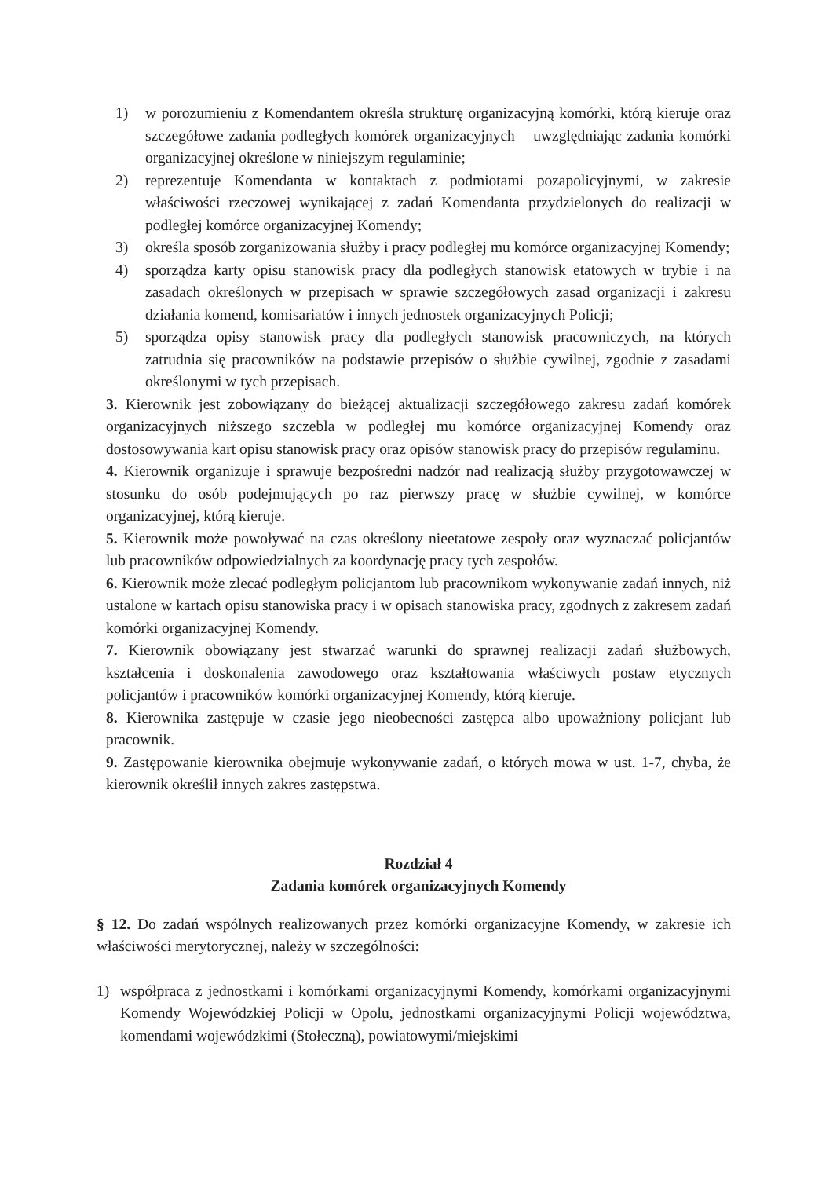1) w porozumieniu z Komendantem określa strukturę organizacyjną komórki, którą kieruje oraz szczegółowe zadania podległych komórek organizacyjnych – uwzględniając zadania komórki organizacyjnej określone w niniejszym regulaminie;
2) reprezentuje Komendanta w kontaktach z podmiotami pozapolicyjnymi, w zakresie właściwości rzeczowej wynikającej z zadań Komendanta przydzielonych do realizacji w podległej komórce organizacyjnej Komendy;
3) określa sposób zorganizowania służby i pracy podległej mu komórce organizacyjnej Komendy;
4) sporządza karty opisu stanowisk pracy dla podległych stanowisk etatowych w trybie i na zasadach określonych w przepisach w sprawie szczegółowych zasad organizacji i zakresu działania komend, komisariatów i innych jednostek organizacyjnych Policji;
5) sporządza opisy stanowisk pracy dla podległych stanowisk pracowniczych, na których zatrudnia się pracowników na podstawie przepisów o służbie cywilnej, zgodnie z zasadami określonymi w tych przepisach.
3. Kierownik jest zobowiązany do bieżącej aktualizacji szczegółowego zakresu zadań komórek organizacyjnych niższego szczebla w podległej mu komórce organizacyjnej Komendy oraz dostosowywania kart opisu stanowisk pracy oraz opisów stanowisk pracy do przepisów regulaminu.
4. Kierownik organizuje i sprawuje bezpośredni nadzór nad realizacją służby przygotowawczej w stosunku do osób podejmujących po raz pierwszy pracę w służbie cywilnej, w komórce organizacyjnej, którą kieruje.
5. Kierownik może powoływać na czas określony nieetatowe zespoły oraz wyznaczać policjantów lub pracowników odpowiedzialnych za koordynację pracy tych zespołów.
6. Kierownik może zlecać podległym policjantom lub pracownikom wykonywanie zadań innych, niż ustalone w kartach opisu stanowiska pracy i w opisach stanowiska pracy, zgodnych z zakresem zadań komórki organizacyjnej Komendy.
7. Kierownik obowiązany jest stwarzać warunki do sprawnej realizacji zadań służbowych, kształcenia i doskonalenia zawodowego oraz kształtowania właściwych postaw etycznych policjantów i pracowników komórki organizacyjnej Komendy, którą kieruje.
8. Kierownika zastępuje w czasie jego nieobecności zastępca albo upoważniony policjant lub pracownik.
9. Zastępowanie kierownika obejmuje wykonywanie zadań, o których mowa w ust. 1-7, chyba, że kierownik określił innych zakres zastępstwa.
Rozdział 4
Zadania komórek organizacyjnych Komendy
§ 12. Do zadań wspólnych realizowanych przez komórki organizacyjne Komendy, w zakresie ich właściwości merytorycznej, należy w szczególności:
1) współpraca z jednostkami i komórkami organizacyjnymi Komendy, komórkami organizacyjnymi Komendy Wojewódzkiej Policji w Opolu, jednostkami organizacyjnymi Policji województwa, komendami wojewódzkimi (Stołeczną), powiatowymi/miejskimi